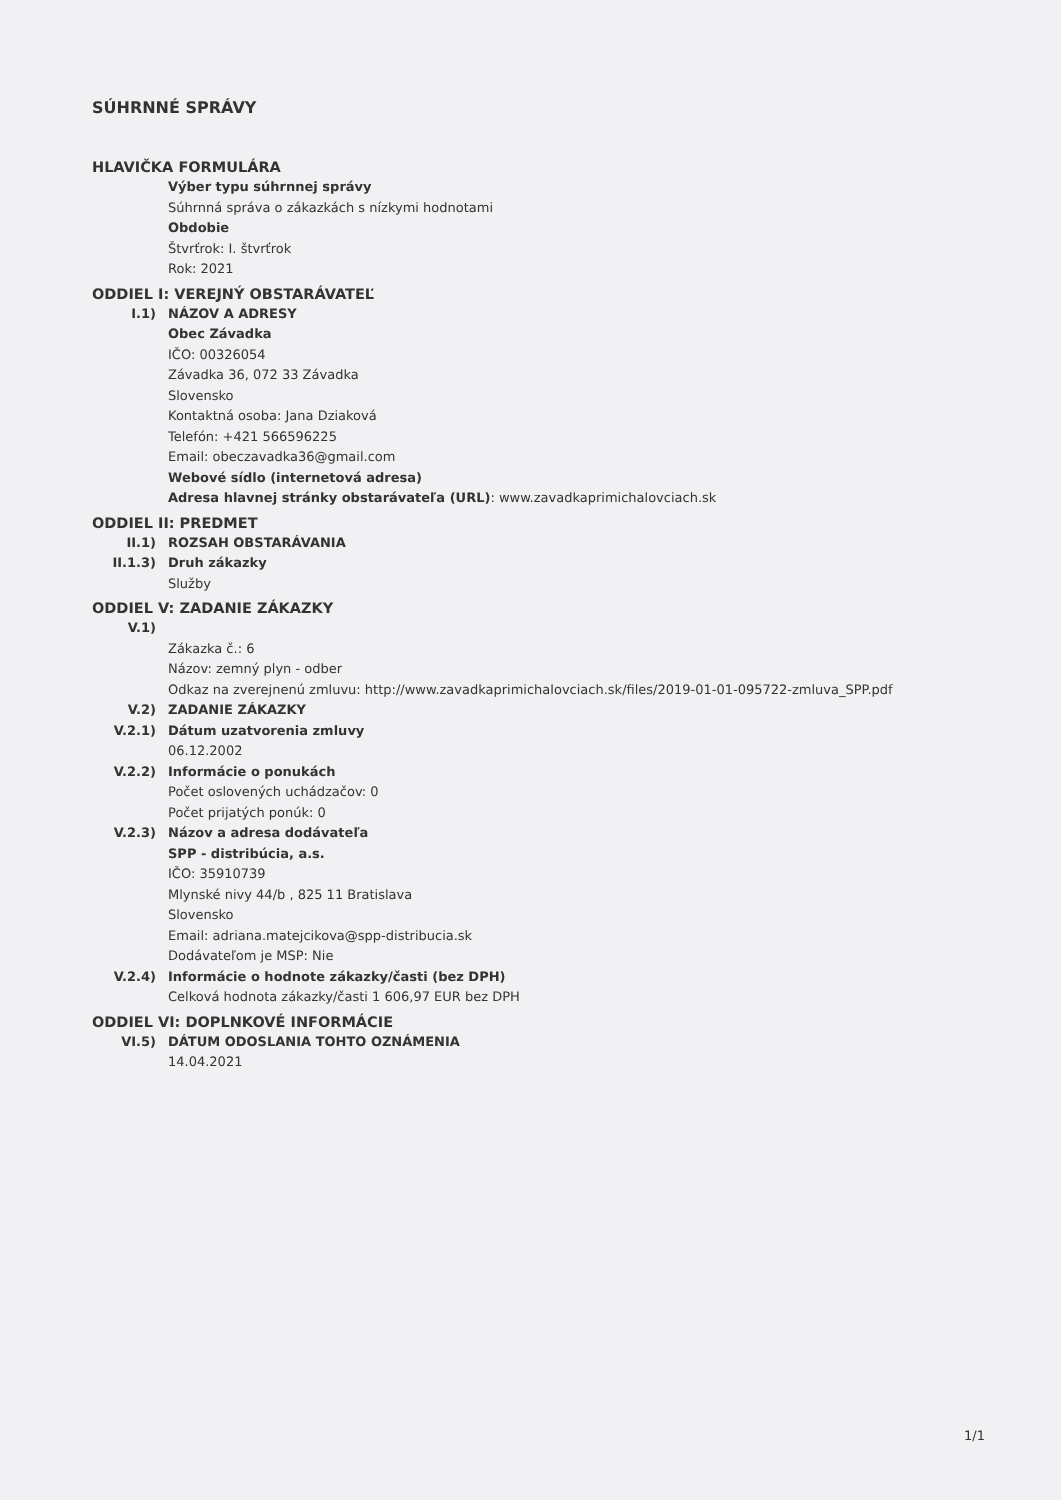SÚHRNNÉ SPRÁVY
HLAVIČKA FORMULÁRA
Výber typu súhrnnej správy
Súhrnná správa o zákazkách s nízkymi hodnotami
Obdobie
Štvrťrok: I. štvrťrok
Rok: 2021
ODDIEL I: VEREJNÝ OBSTARÁVATEĽ
I.1) NÁZOV A ADRESY
Obec Závadka
IČO: 00326054
Závadka 36, 072 33 Závadka
Slovensko
Kontaktná osoba: Jana Dziaková
Telefón: +421 566596225
Email: obeczavadka36@gmail.com
Webové sídlo (internetová adresa)
Adresa hlavnej stránky obstarávateľa (URL): www.zavadkaprimichalovciach.sk
ODDIEL II: PREDMET
II.1) ROZSAH OBSTARÁVANIA
II.1.3) Druh zákazky
Služby
ODDIEL V: ZADANIE ZÁKAZKY
V.1)
Zákazka č.: 6
Názov: zemný plyn - odber
Odkaz na zverejnenú zmluvu: http://www.zavadkaprimichalovciach.sk/files/2019-01-01-095722-zmluva_SPP.pdf
V.2) ZADANIE ZÁKAZKY
V.2.1) Dátum uzatvorenia zmluvy
06.12.2002
V.2.2) Informácie o ponukách
Počet oslovených uchádzačov: 0
Počet prijatých ponúk: 0
V.2.3) Názov a adresa dodávateľa
SPP - distribúcia, a.s.
IČO: 35910739
Mlynské nivy 44/b , 825 11 Bratislava
Slovensko
Email: adriana.matejcikova@spp-distribucia.sk
Dodávateľom je MSP: Nie
V.2.4) Informácie o hodnote zákazky/časti (bez DPH)
Celková hodnota zákazky/časti 1 606,97 EUR bez DPH
ODDIEL VI: DOPLNKOVÉ INFORMÁCIE
VI.5) DÁTUM ODOSLANIA TOHTO OZNÁMENIA
14.04.2021
1/1